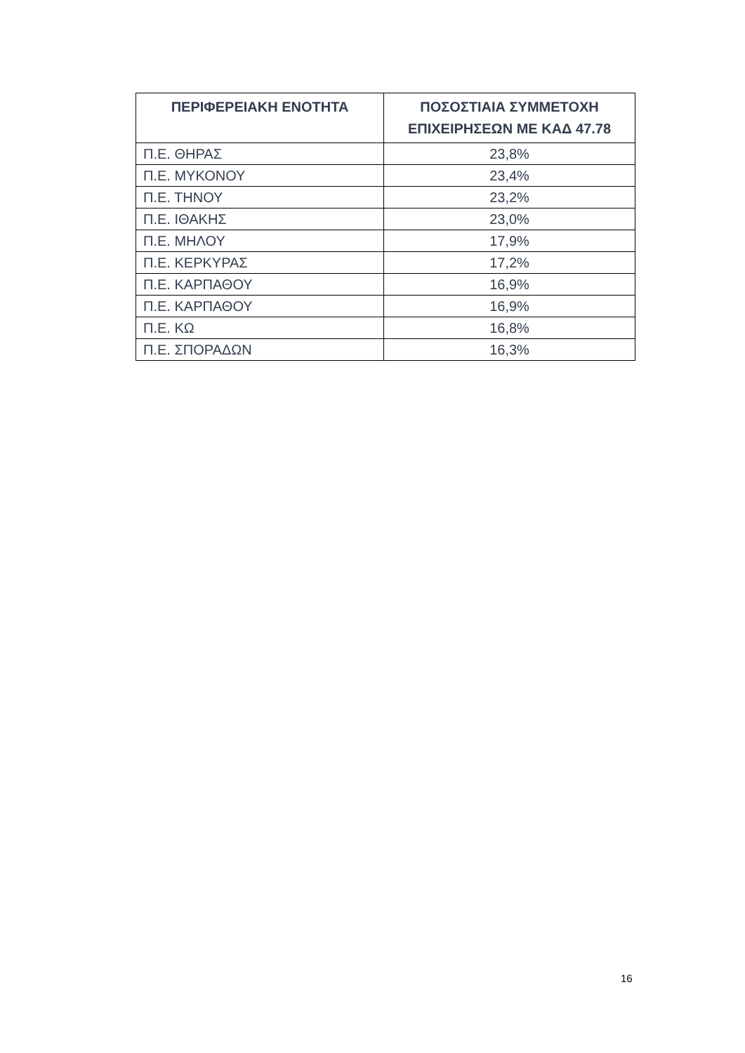| ΠΕΡΙΦΕΡΕΙΑΚΗ ΕΝΟΤΗΤΑ | ΠΟΣΟΣΤΙΑΙΑ ΣΥΜΜΕΤΟΧΗ ΕΠΙΧΕΙΡΗΣΕΩΝ ΜΕ ΚΑΔ 47.78 |
| --- | --- |
| Π.Ε. ΘΗΡΑΣ | 23,8% |
| Π.Ε. ΜΥΚΟΝΟΥ | 23,4% |
| Π.Ε. ΤΗΝΟΥ | 23,2% |
| Π.Ε. ΙΘΑΚΗΣ | 23,0% |
| Π.Ε. ΜΗΛΟΥ | 17,9% |
| Π.Ε. ΚΕΡΚΥΡΑΣ | 17,2% |
| Π.Ε. ΚΑΡΠΑΘΟΥ | 16,9% |
| Π.Ε. ΚΑΡΠΑΘΟΥ | 16,9% |
| Π.Ε. ΚΩ | 16,8% |
| Π.Ε. ΣΠΟΡΑΔΩΝ | 16,3% |
16